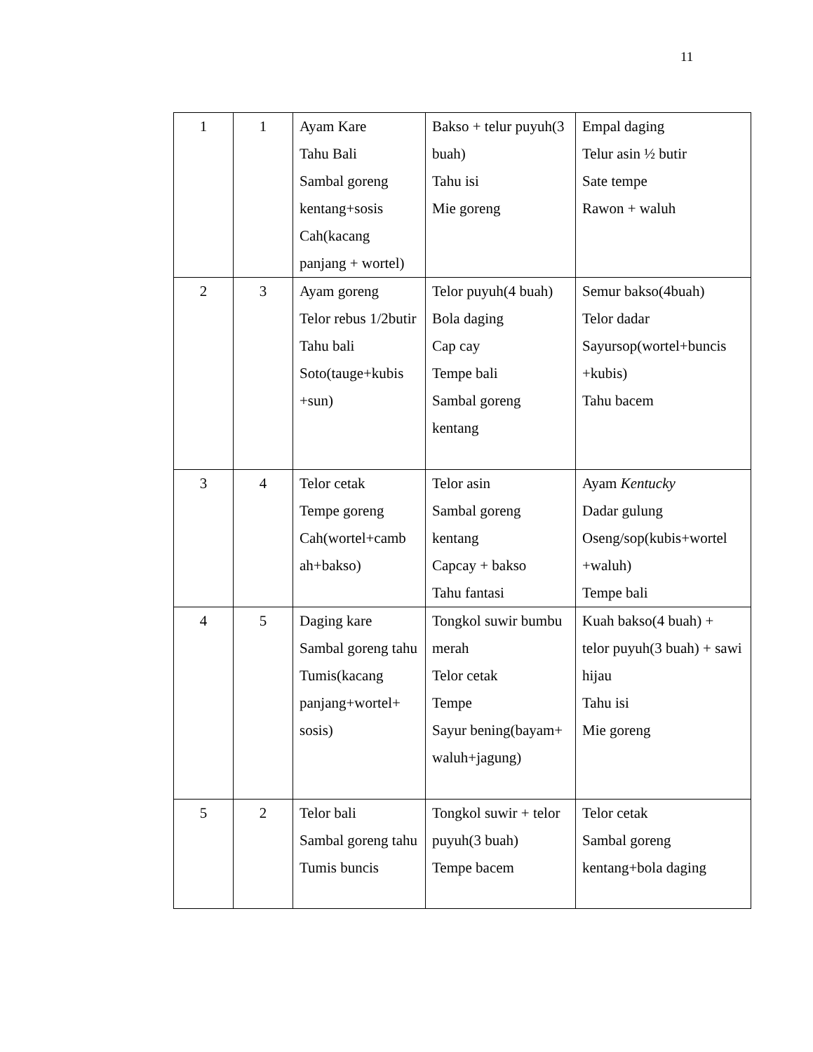11
| 1 | 1 | Ayam Kare Tahu Bali Sambal goreng kentang+sosis Cah(kacang panjang + wortel) | Bakso + telur puyuh(3 buah) Tahu isi Mie goreng | Empal daging Telur asin ½ butir Sate tempe Rawon + waluh |
| 2 | 3 | Ayam goreng Telor rebus 1/2butir Tahu bali Soto(tauge+kubis +sun) | Telor puyuh(4 buah) Bola daging Cap cay Tempe bali Sambal goreng kentang | Semur bakso(4buah) Telor dadar Sayursop(wortel+buncis +kubis) Tahu bacem |
| 3 | 4 | Telor cetak Tempe goreng Cah(wortel+camb ah+bakso) | Telor asin Sambal goreng kentang Capcay + bakso Tahu fantasi | Ayam Kentucky Dadar gulung Oseng/sop(kubis+wortel +waluh) Tempe bali |
| 4 | 5 | Daging kare Sambal goreng tahu Tumis(kacang panjang+wortel+ sosis) | Tongkol suwir bumbu merah Telor cetak Tempe Sayur bening(bayam+ waluh+jagung) | Kuah bakso(4 buah) + telor puyuh(3 buah) + sawi hijau Tahu isi Mie goreng |
| 5 | 2 | Telor bali Sambal goreng tahu Tumis buncis | Tongkol suwir + telor puyuh(3 buah) Tempe bacem | Telor cetak Sambal goreng kentang+bola daging |